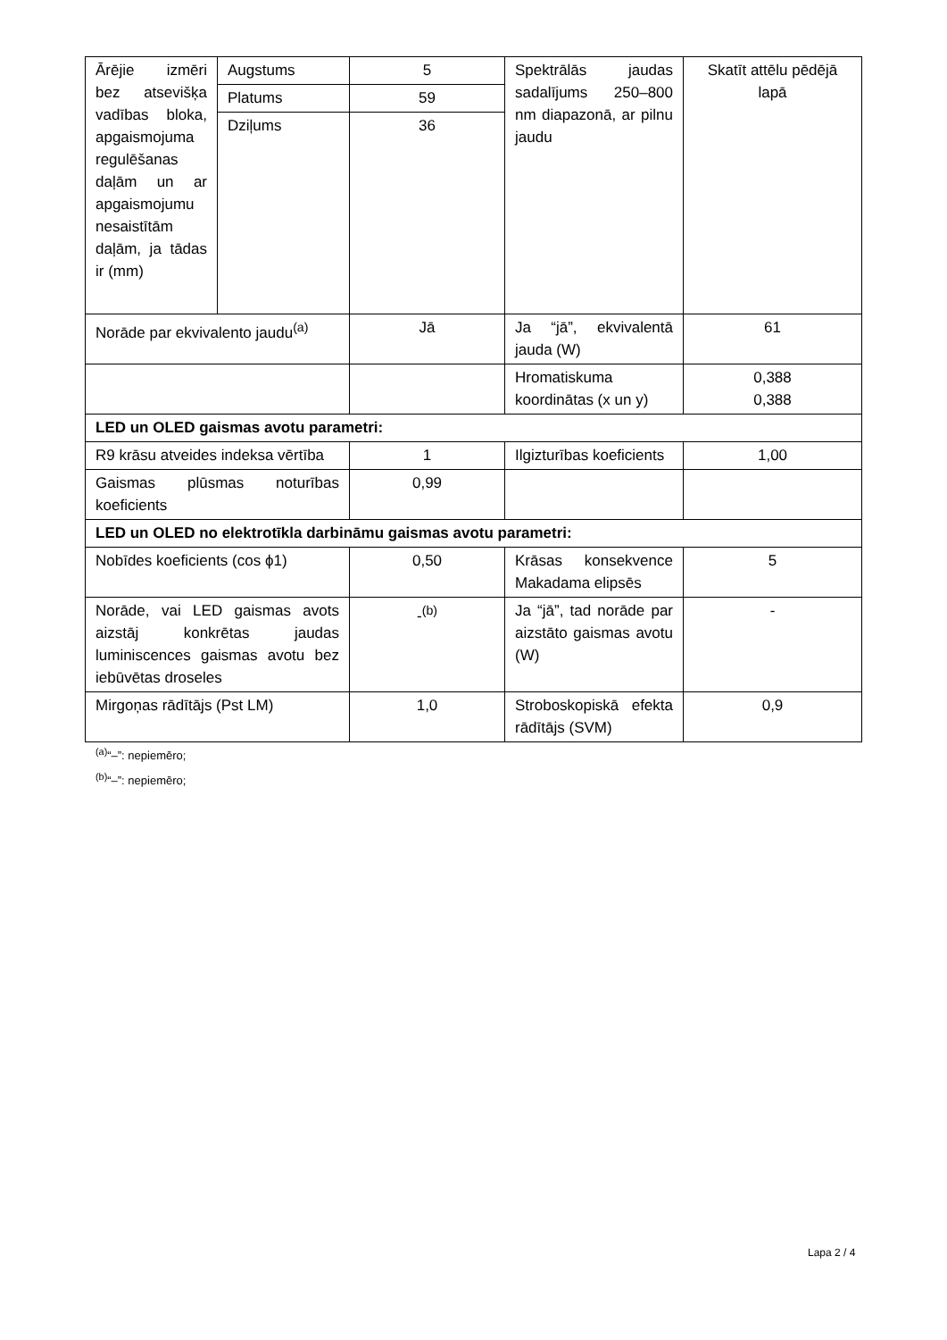| Ārējie izmēri bez atsevišķa vadības bloka, apgaismojuma regulēšanas daļām un ar apgaismojumu nesaistītām daļām, ja tādas ir (mm) | Augstums | 5 | Spektrālās jaudas sadalījums 250–800 nm diapazonā, ar pilnu jaudu | Skatīt attēlu pēdējā lapā |
| | Platums | 59 | | |
| | Dziļums | 36 | | |
| Norāde par ekvivalento jaudu<sup>(a)</sup> | | Jā | Ja “jā”, ekvivalentā jauda (W) | 61 |
| | | | Hromatiskuma koordinātas (x un y) | 0,388 0,388 |
| LED un OLED gaismas avotu parametri: | | | | |
| R9 krāsu atveides indeksa vērtība | | 1 | Ilgizturības koeficients | 1,00 |
| Gaismas plūsmas noturības koeficients | | 0,99 | | |
| LED un OLED no elektrotīkla darbināmu gaismas avotu parametri: | | | | |
| Nobīdes koeficients (cos ϕ1) | | 0,50 | Krāsas konsekvence Makadama elipsēs | 5 |
| Norāde, vai LED gaismas avots aizstāj konkrētas jaudas luminiscences gaismas avotu bez iebūvētas droseles | | -<sup>(b)</sup> | Ja “jā”, tad norāde par aizstāto gaismas avotu (W) | - |
| Mirgoņas rādītājs (Pst LM) | | 1,0 | Stroboskopiskā efekta rādītājs (SVM) | 0,9 |
<sup>(a)</sup> “–”: nepiemēro;
<sup>(b)</sup> “–”: nepiemēro;
Lapa 2 / 4